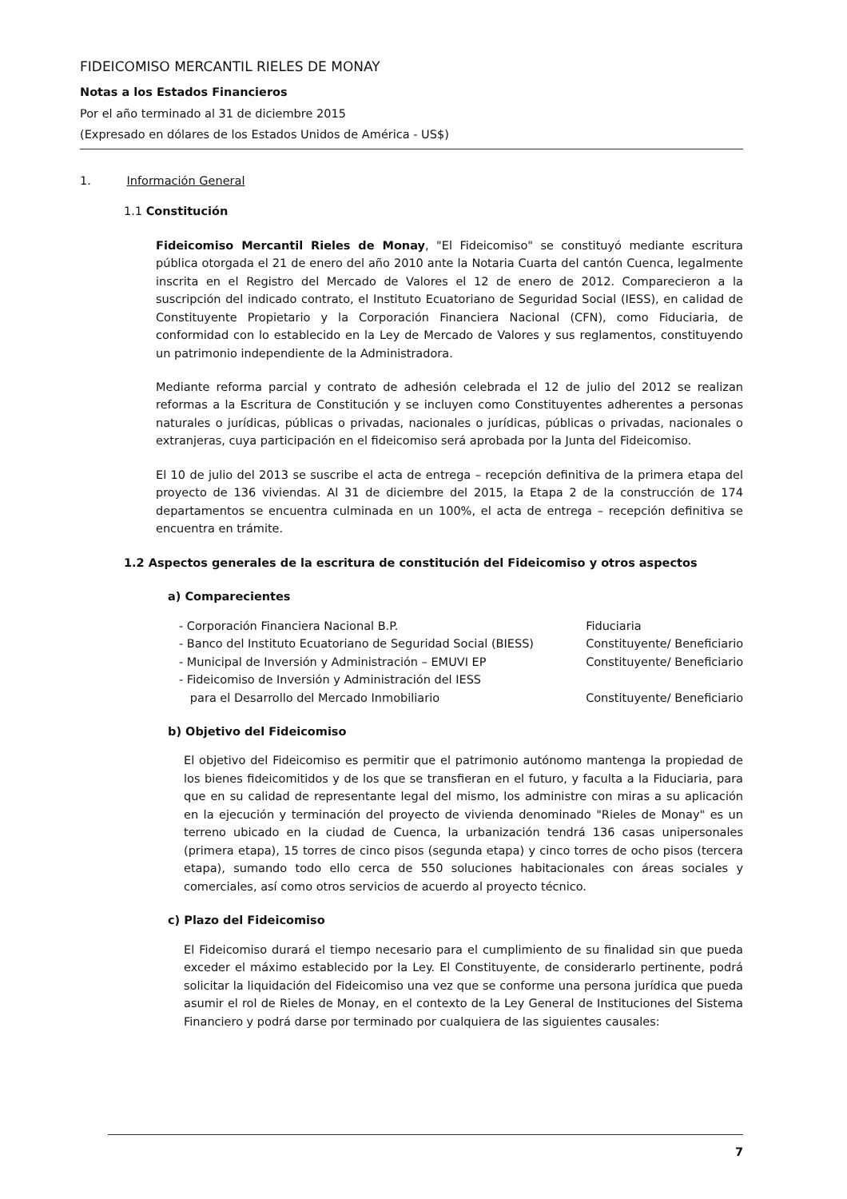FIDEICOMISO MERCANTIL RIELES DE MONAY
Notas a los Estados Financieros
Por el año terminado al 31 de diciembre 2015
(Expresado en dólares de los Estados Unidos de América - US$)
1. Información General
1.1 Constitución
Fideicomiso Mercantil Rieles de Monay, "El Fideicomiso" se constituyó mediante escritura pública otorgada el 21 de enero del año 2010 ante la Notaria Cuarta del cantón Cuenca, legalmente inscrita en el Registro del Mercado de Valores el 12 de enero de 2012. Comparecieron a la suscripción del indicado contrato, el Instituto Ecuatoriano de Seguridad Social (IESS), en calidad de Constituyente Propietario y la Corporación Financiera Nacional (CFN), como Fiduciaria, de conformidad con lo establecido en la Ley de Mercado de Valores y sus reglamentos, constituyendo un patrimonio independiente de la Administradora.
Mediante reforma parcial y contrato de adhesión celebrada el 12 de julio del 2012 se realizan reformas a la Escritura de Constitución y se incluyen como Constituyentes adherentes a personas naturales o jurídicas, públicas o privadas, nacionales o jurídicas, públicas o privadas, nacionales o extranjeras, cuya participación en el fideicomiso será aprobada por la Junta del Fideicomiso.
El 10 de julio del 2013 se suscribe el acta de entrega – recepción definitiva de la primera etapa del proyecto de 136 viviendas. Al 31 de diciembre del 2015, la Etapa 2 de la construcción de 174 departamentos se encuentra culminada en un 100%, el acta de entrega – recepción definitiva se encuentra en trámite.
1.2 Aspectos generales de la escritura de constitución del Fideicomiso y otros aspectos
a) Comparecientes
| - Corporación Financiera Nacional B.P. | Fiduciaria |
| - Banco del Instituto Ecuatoriano de Seguridad Social (BIESS) | Constituyente/ Beneficiario |
| - Municipal de Inversión y Administración – EMUVI EP | Constituyente/ Beneficiario |
| - Fideicomiso de Inversión y Administración del IESS para el Desarrollo del Mercado Inmobiliario | Constituyente/ Beneficiario |
b) Objetivo del Fideicomiso
El objetivo del Fideicomiso es permitir que el patrimonio autónomo mantenga la propiedad de los bienes fideicomitidos y de los que se transfieran en el futuro, y faculta a la Fiduciaria, para que en su calidad de representante legal del mismo, los administre con miras a su aplicación en la ejecución y terminación del proyecto de vivienda denominado "Rieles de Monay" es un terreno ubicado en la ciudad de Cuenca, la urbanización tendrá 136 casas unipersonales (primera etapa), 15 torres de cinco pisos (segunda etapa) y cinco torres de ocho pisos (tercera etapa), sumando todo ello cerca de 550 soluciones habitacionales con áreas sociales y comerciales, así como otros servicios de acuerdo al proyecto técnico.
c) Plazo del Fideicomiso
El Fideicomiso durará el tiempo necesario para el cumplimiento de su finalidad sin que pueda exceder el máximo establecido por la Ley. El Constituyente, de considerarlo pertinente, podrá solicitar la liquidación del Fideicomiso una vez que se conforme una persona jurídica que pueda asumir el rol de Rieles de Monay, en el contexto de la Ley General de Instituciones del Sistema Financiero y podrá darse por terminado por cualquiera de las siguientes causales:
7